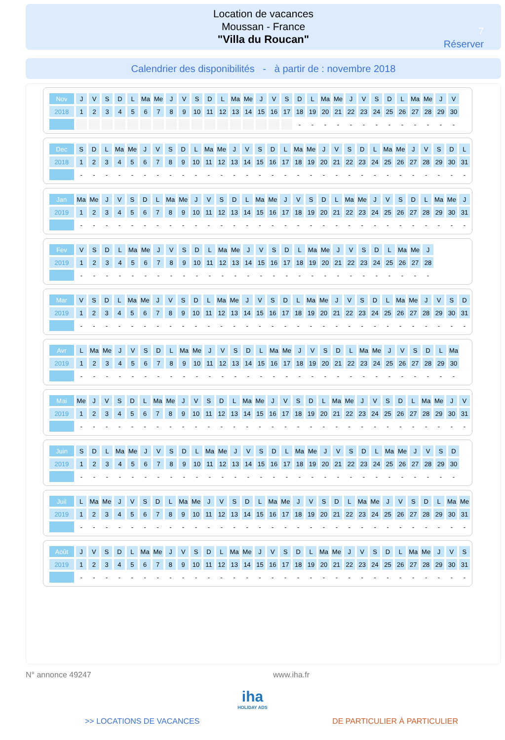Location de vacances
Moussan - France
"Villa du Roucan"
7
Réserver
Calendrier des disponibilités - à partir de : novembre 2018
| Nov | J | V | S | D | L | Ma | Me | J | V | S | D | L | Ma | Me | J | V | S | D | L | Ma | Me | J | V | S | D | L | Ma | Me | J | V |
| 2018 | 1 | 2 | 3 | 4 | 5 | 6 | 7 | 8 | 9 | 10 | 11 | 12 | 13 | 14 | 15 | 16 | 17 | 18 | 19 | 20 | 21 | 22 | 23 | 24 | 25 | 26 | 27 | 28 | 29 | 30 |
| | | | | | | | | | | | | | | | | | | - | - | - | - | - | - | - | - | - | - | - | - | - |
| Dec | S | D | L | Ma | Me | J | V | S | D | L | Ma | Me | J | V | S | D | L | Ma | Me | J | V | S | D | L | Ma | Me | J | V | S | D | L |
| 2018 | 1 | 2 | 3 | 4 | 5 | 6 | 7 | 8 | 9 | 10 | 11 | 12 | 13 | 14 | 15 | 16 | 17 | 18 | 19 | 20 | 21 | 22 | 23 | 24 | 25 | 26 | 27 | 28 | 29 | 30 | 31 |
| | - | - | - | - | - | - | - | - | - | - | - | - | - | - | - | - | - | - | - | - | - | - | - | - | - | - | - | - | - | - | - |
| Jan | Ma | Me | J | V | S | D | L | Ma | Me | J | V | S | D | L | Ma | Me | J | V | S | D | L | Ma | Me | J | V | S | D | L | Ma | Me | J |
| 2019 | 1 | 2 | 3 | 4 | 5 | 6 | 7 | 8 | 9 | 10 | 11 | 12 | 13 | 14 | 15 | 16 | 17 | 18 | 19 | 20 | 21 | 22 | 23 | 24 | 25 | 26 | 27 | 28 | 29 | 30 | 31 |
| | - | - | - | - | - | - | - | - | - | - | - | - | - | - | - | - | - | - | - | - | - | - | - | - | - | - | - | - | - | - | - |
| Fev | V | S | D | L | Ma | Me | J | V | S | D | L | Ma | Me | J | V | S | D | L | Ma | Me | J | V | S | D | L | Ma | Me | J |
| 2019 | 1 | 2 | 3 | 4 | 5 | 6 | 7 | 8 | 9 | 10 | 11 | 12 | 13 | 14 | 15 | 16 | 17 | 18 | 19 | 20 | 21 | 22 | 23 | 24 | 25 | 26 | 27 | 28 |
| | - | - | - | - | - | - | - | - | - | - | - | - | - | - | - | - | - | - | - | - | - | - | - | - | - | - | - | - |
| Mar | V | S | D | L | Ma | Me | J | V | S | D | L | Ma | Me | J | V | S | D | L | Ma | Me | J | V | S | D | L | Ma | Me | J | V | S | D |
| 2019 | 1 | 2 | 3 | 4 | 5 | 6 | 7 | 8 | 9 | 10 | 11 | 12 | 13 | 14 | 15 | 16 | 17 | 18 | 19 | 20 | 21 | 22 | 23 | 24 | 25 | 26 | 27 | 28 | 29 | 30 | 31 |
| | - | - | - | - | - | - | - | - | - | - | - | - | - | - | - | - | - | - | - | - | - | - | - | - | - | - | - | - | - | - | - |
| Avr | L | Ma | Me | J | V | S | D | L | Ma | Me | J | V | S | D | L | Ma | Me | J | V | S | D | L | Ma | Me | J | V | S | D | L | Ma |
| 2019 | 1 | 2 | 3 | 4 | 5 | 6 | 7 | 8 | 9 | 10 | 11 | 12 | 13 | 14 | 15 | 16 | 17 | 18 | 19 | 20 | 21 | 22 | 23 | 24 | 25 | 26 | 27 | 28 | 29 | 30 |
| | - | - | - | - | - | - | - | - | - | - | - | - | - | - | - | - | - | - | - | - | - | - | - | - | - | - | - | - | - | - |
| Mai | Me | J | V | S | D | L | Ma | Me | J | V | S | D | L | Ma | Me | J | V | S | D | L | Ma | Me | J | V | S | D | L | Ma | Me | J | V |
| 2019 | 1 | 2 | 3 | 4 | 5 | 6 | 7 | 8 | 9 | 10 | 11 | 12 | 13 | 14 | 15 | 16 | 17 | 18 | 19 | 20 | 21 | 22 | 23 | 24 | 25 | 26 | 27 | 28 | 29 | 30 | 31 |
| | - | - | - | - | - | - | - | - | - | - | - | - | - | - | - | - | - | - | - | - | - | - | - | - | - | - | - | - | - | - | - |
| Juin | S | D | L | Ma | Me | J | V | S | D | L | Ma | Me | J | V | S | D | L | Ma | Me | J | V | S | D | L | Ma | Me | J | V | S | D |
| 2019 | 1 | 2 | 3 | 4 | 5 | 6 | 7 | 8 | 9 | 10 | 11 | 12 | 13 | 14 | 15 | 16 | 17 | 18 | 19 | 20 | 21 | 22 | 23 | 24 | 25 | 26 | 27 | 28 | 29 | 30 |
| | - | - | - | - | - | - | - | - | - | - | - | - | - | - | - | - | - | - | - | - | - | - | - | - | - | - | - | - | - | - |
| Juil | L | Ma | Me | J | V | S | D | L | Ma | Me | J | V | S | D | L | Ma | Me | J | V | S | D | L | Ma | Me | J | V | S | D | L | Ma | Me |
| 2019 | 1 | 2 | 3 | 4 | 5 | 6 | 7 | 8 | 9 | 10 | 11 | 12 | 13 | 14 | 15 | 16 | 17 | 18 | 19 | 20 | 21 | 22 | 23 | 24 | 25 | 26 | 27 | 28 | 29 | 30 | 31 |
| | - | - | - | - | - | - | - | - | - | - | - | - | - | - | - | - | - | - | - | - | - | - | - | - | - | - | - | - | - | - | - |
| Août | J | V | S | D | L | Ma | Me | J | V | S | D | L | Ma | Me | J | V | S | D | L | Ma | Me | J | V | S | D | L | Ma | Me | J | V | S |
| 2019 | 1 | 2 | 3 | 4 | 5 | 6 | 7 | 8 | 9 | 10 | 11 | 12 | 13 | 14 | 15 | 16 | 17 | 18 | 19 | 20 | 21 | 22 | 23 | 24 | 25 | 26 | 27 | 28 | 29 | 30 | 31 |
| | - | - | - | - | - | - | - | - | - | - | - | - | - | - | - | - | - | - | - | - | - | - | - | - | - | - | - | - | - | - | - |
N° annonce 49247 www.iha.fr
iha
HOLIDAY ADS
>> LOCATIONS DE VACANCES DE PARTICULIER À PARTICULIER